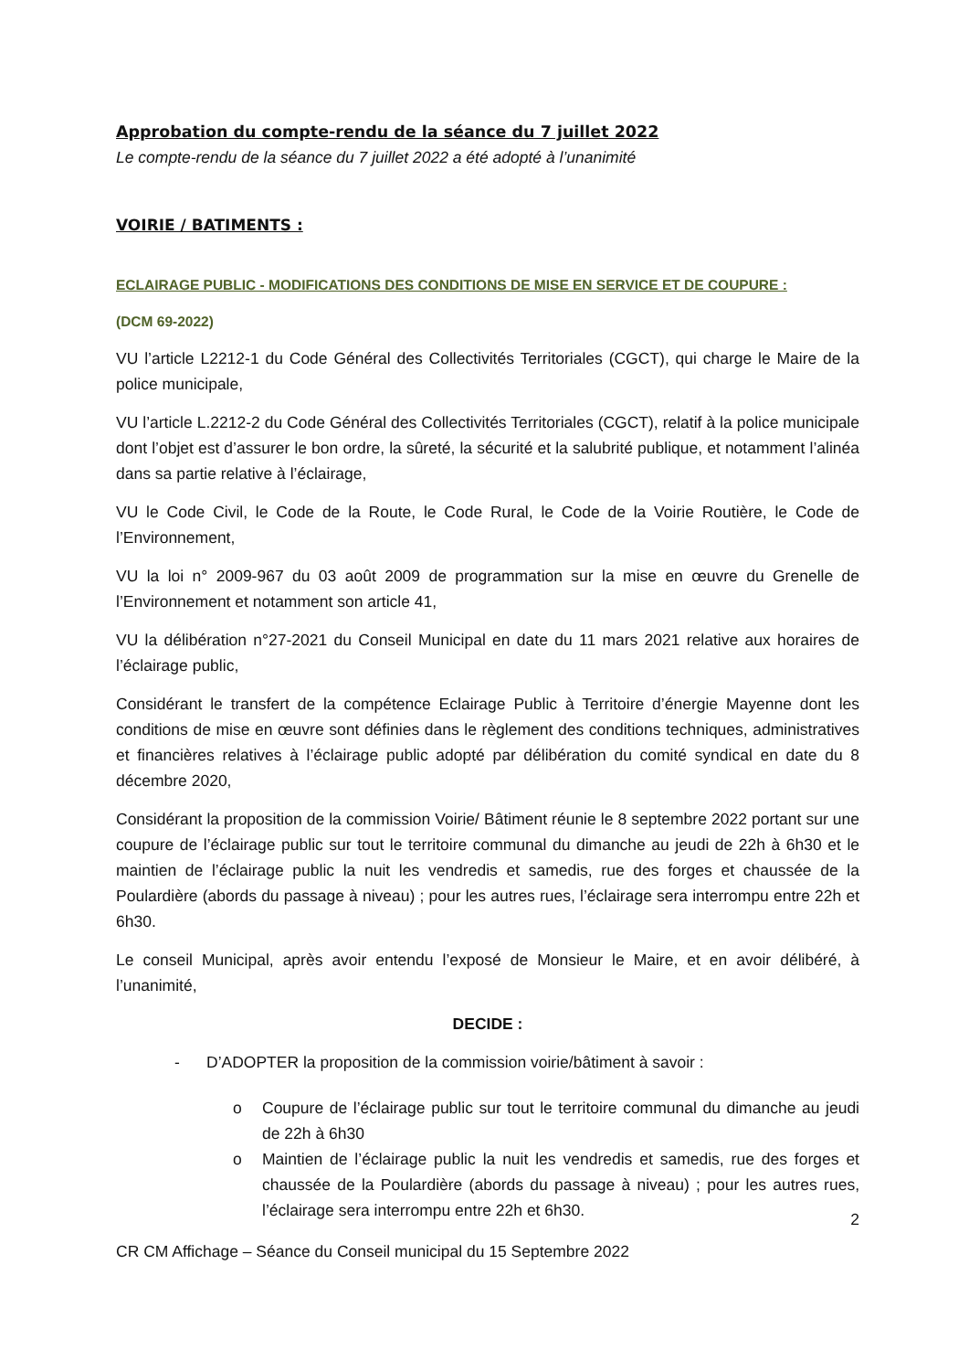Approbation du compte-rendu de la séance du 7 juillet 2022
Le compte-rendu de la séance du 7 juillet 2022 a été adopté à l’unanimité
VOIRIE / BATIMENTS :
ECLAIRAGE PUBLIC - MODIFICATIONS DES CONDITIONS DE MISE EN SERVICE ET DE COUPURE :
(DCM 69-2022)
VU l’article L2212-1 du Code Général des Collectivités Territoriales (CGCT), qui charge le Maire de la police municipale,
VU l’article L.2212-2 du Code Général des Collectivités Territoriales (CGCT), relatif à la police municipale dont l’objet est d’assurer le bon ordre, la sûreté, la sécurité et la salubrité publique, et notamment l’alinéa dans sa partie relative à l’éclairage,
VU le Code Civil, le Code de la Route, le Code Rural, le Code de la Voirie Routière, le Code de l’Environnement,
VU la loi n° 2009-967 du 03 août 2009 de programmation sur la mise en œuvre du Grenelle de l’Environnement et notamment son article 41,
VU la délibération n°27-2021 du Conseil Municipal en date du 11 mars 2021 relative aux horaires de l’éclairage public,
Considérant le transfert de la compétence Eclairage Public à Territoire d’énergie Mayenne dont les conditions de mise en œuvre sont définies dans le règlement des conditions techniques, administratives et financières relatives à l’éclairage public adopté par délibération du comité syndical en date du 8 décembre 2020,
Considérant la proposition de la commission Voirie/ Bâtiment réunie le 8 septembre 2022 portant sur une coupure de l’éclairage public sur tout le territoire communal du dimanche au jeudi de 22h à 6h30 et le maintien de l’éclairage public la nuit les vendredis et samedis, rue des forges et chaussée de la Poulardière (abords du passage à niveau) ; pour les autres rues, l’éclairage sera interrompu entre 22h et 6h30.
Le conseil Municipal, après avoir entendu l’exposé de Monsieur le Maire, et en avoir délibéré, à l’unanimité,
DECIDE :
- D’ADOPTER la proposition de la commission voirie/bâtiment à savoir :
o Coupure de l’éclairage public sur tout le territoire communal du dimanche au jeudi de 22h à 6h30
o Maintien de l’éclairage public la nuit les vendredis et samedis, rue des forges et chaussée de la Poulardière (abords du passage à niveau) ; pour les autres rues, l’éclairage sera interrompu entre 22h et 6h30.
2
CR CM Affichage – Séance du Conseil municipal du 15 Septembre 2022